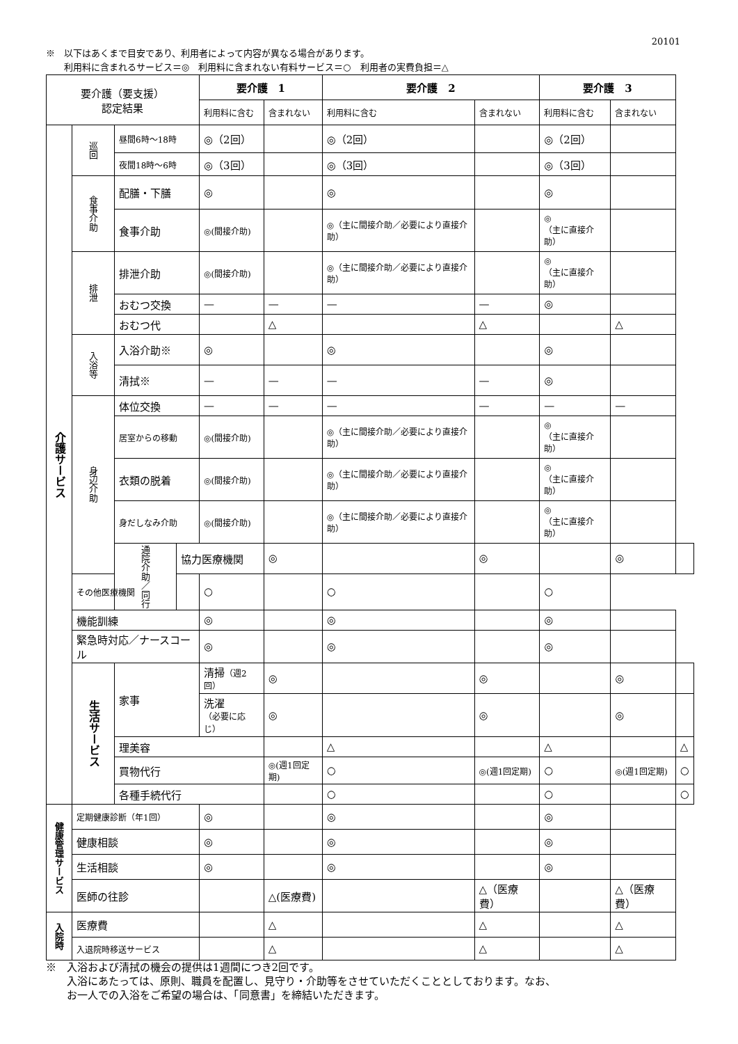20101
※　以下はあくまで目安であり、利用者によって内容が異なる場合があります。
　　利用料に含まれるサービス＝◎　利用料に含まれない有料サービス＝○　利用者の実費負担＝△
| 要介護（要支援） 認定結果 | | | | 要介護 1 | | 要介護 2 | | 要介護 3 | | |
| --- | --- | --- | --- | --- | --- | --- | --- | --- | --- | --- |
| | | | | 利用料に含む | 含まれない | 利用料に含む | 含まれない | 利用料に含む | 含まれない | |
| 介護サービス | 巡回 | 昼間6時～18時 | | ◎（2回） | | ◎（2回） | | ◎（2回） | | |
| | | 夜間18時～6時 | | ◎（3回） | | ◎（3回） | | ◎（3回） | | |
| | 食事介助 | 配膳・下膳 | | ◎ | | ◎ | | ◎ | | |
| | | 食事介助 | | ◎(間接介助) | | ◎（主に間接介助／必要により直接介助） | | ◎ （主に直接介助） | | |
| | 排泄 | 排泄介助 | | ◎(間接介助) | | ◎（主に間接介助／必要により直接介助） | | ◎ （主に直接介助） | | |
| | | おむつ交換 | | — | — | — | — | ◎ | | |
| | | おむつ代 | | | △ | | △ | | △ | |
| | 入浴等 | 入浴介助※ | | ◎ | | ◎ | | ◎ | | |
| | | 清拭※ | | — | — | — | — | ◎ | | |
| | 身辺介助 | 体位交換 | | — | — | — | — | — | — | |
| | | 居室からの移動 | | ◎(間接介助) | | ◎（主に間接介助／必要により直接介助） | | ◎ （主に直接介助） | | |
| | | 衣類の脱着 | | ◎(間接介助) | | ◎（主に間接介助／必要により直接介助） | | ◎ （主に直接介助） | | |
| | | 身だしなみ介助 | | ◎(間接介助) | | ◎（主に間接介助／必要により直接介助） | | ◎ （主に直接介助） | | |
| | | 通院介助／同行 | 協力医療機関 | | ◎ | | ◎ | | ◎ | |
| | その他医療機関 | | | ○ | | ○ | | ○ | | |
| | 機能訓練 | | | ◎ | | ◎ | | ◎ | | |
| | 緊急時対応／ナースコール | | | ◎ | | ◎ | | ◎ | | |
| | 生活サービス | 家事 | | 清掃 （週2回） | ◎ | | ◎ | | ◎ | |
| | | | | 洗濯 （必要に応じ） | ◎ | | ◎ | | ◎ | |
| | | 理美容 | | | | △ | | △ | | △ |
| | | 買物代行 | | | ◎(週1回定期) | ○ | ◎(週1回定期) | ○ | ◎(週1回定期) | ○ |
| | | 各種手続代行 | | | | ○ | | ○ | | ○ |
| 健康管理サービス | 定期健康診断（年1回） | | | ◎ | | ◎ | | ◎ | | |
| | 健康相談 | | | ◎ | | ◎ | | ◎ | | |
| | 生活相談 | | | ◎ | | ◎ | | ◎ | | |
| | 医師の往診 | | | | △(医療費) | | △（医療費） | | △（医療費） | |
| 入院時 | 医療費 | | | | △ | | △ | | △ | |
| | 入退院時移送サービス | | | | △ | | △ | | △ | |
※　入浴および清拭の機会の提供は1週間につき2回です。
　　入浴にあたっては、原則、職員を配置し、見守り・介助等をさせていただくこととしております。なお、
　　お一人での入浴をご希望の場合は、「同意書」を締結いただきます。